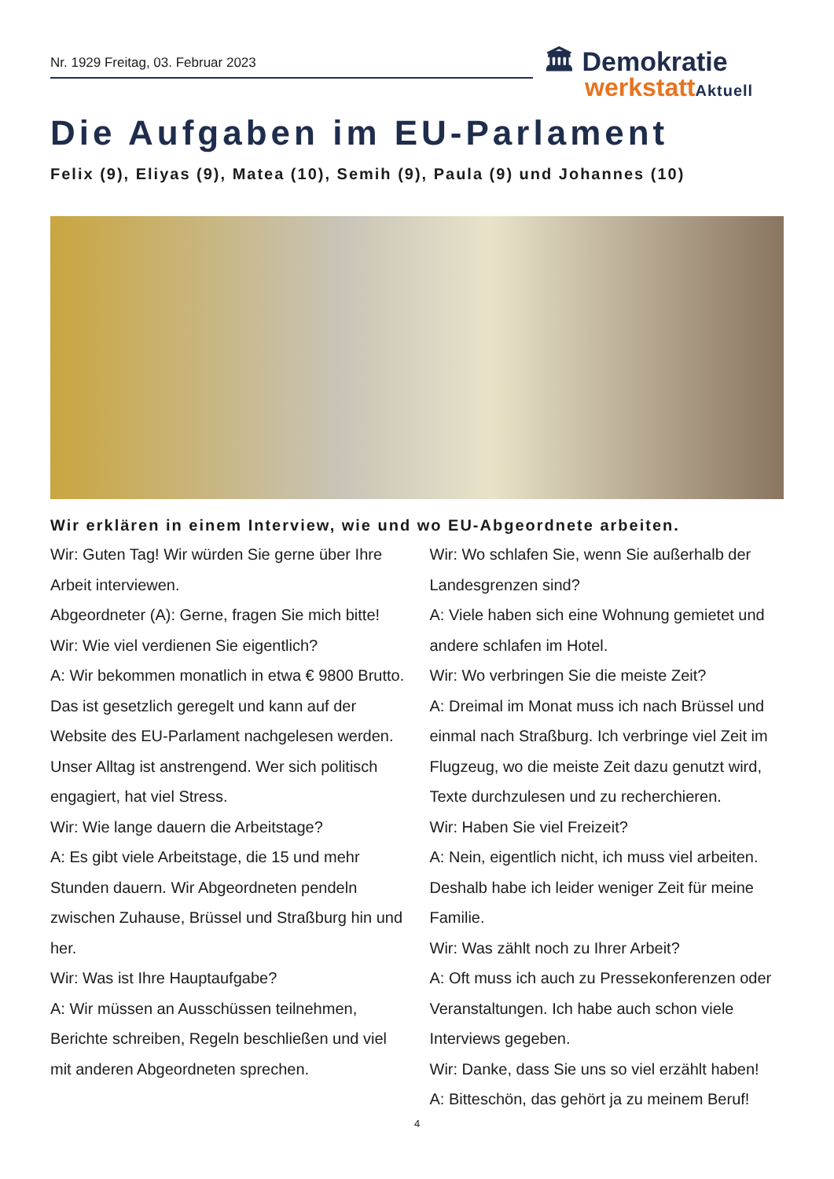Nr. 1929 Freitag, 03. Februar 2023
🏛 Demokratie
werkstattAktuell
Die Aufgaben im EU-Parlament
Felix (9), Eliyas (9), Matea (10), Semih (9), Paula (9) und Johannes (10)
Wir erklären in einem Interview, wie und wo EU-Abgeordnete arbeiten.
Wir: Guten Tag! Wir würden Sie gerne über Ihre Arbeit interviewen.
Abgeordneter (A): Gerne, fragen Sie mich bitte!
Wir: Wie viel verdienen Sie eigentlich?
A: Wir bekommen monatlich in etwa € 9800 Brutto. Das ist gesetzlich geregelt und kann auf der Website des EU-Parlament nachgelesen werden. Unser Alltag ist anstrengend. Wer sich politisch engagiert, hat viel Stress.
Wir: Wie lange dauern die Arbeitstage?
A: Es gibt viele Arbeitstage, die 15 und mehr Stunden dauern. Wir Abgeordneten pendeln zwischen Zuhause, Brüssel und Straßburg hin und her.
Wir: Was ist Ihre Hauptaufgabe?
A: Wir müssen an Ausschüssen teilnehmen, Berichte schreiben, Regeln beschließen und viel mit anderen Abgeordneten sprechen.
Wir: Wo schlafen Sie, wenn Sie außerhalb der Landesgrenzen sind?
A: Viele haben sich eine Wohnung gemietet und andere schlafen im Hotel.
Wir: Wo verbringen Sie die meiste Zeit?
A: Dreimal im Monat muss ich nach Brüssel und einmal nach Straßburg. Ich verbringe viel Zeit im Flugzeug, wo die meiste Zeit dazu genutzt wird, Texte durchzulesen und zu recherchieren.
Wir: Haben Sie viel Freizeit?
A: Nein, eigentlich nicht, ich muss viel arbeiten. Deshalb habe ich leider weniger Zeit für meine Familie.
Wir: Was zählt noch zu Ihrer Arbeit?
A: Oft muss ich auch zu Pressekonferenzen oder Veranstaltungen. Ich habe auch schon viele Interviews gegeben.
Wir: Danke, dass Sie uns so viel erzählt haben!
A: Bitteschön, das gehört ja zu meinem Beruf!
4